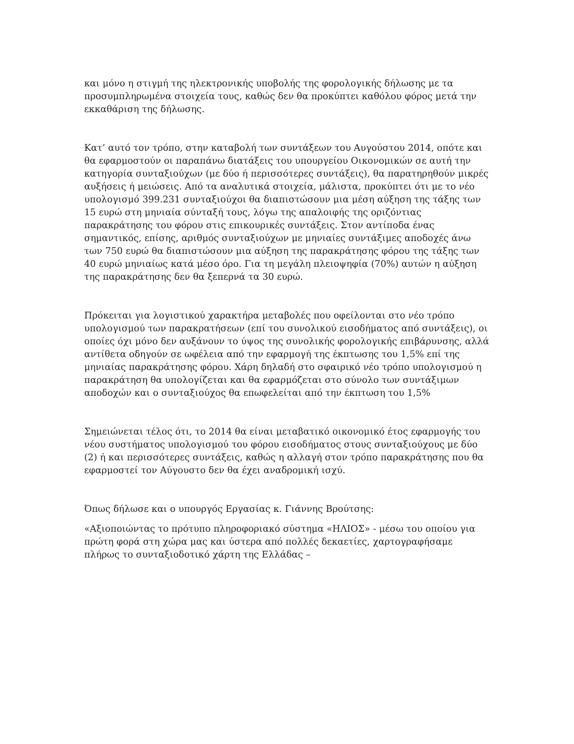και μόνο η στιγμή της ηλεκτρονικής υποβολής της φορολογικής δήλωσης με τα προσυμπληρωμένα στοιχεία τους, καθώς δεν θα προκύπτει καθόλου φόρος μετά την εκκαθάριση της δήλωσης.
Κατ’ αυτό τον τρόπο, στην καταβολή των συντάξεων του Αυγούστου 2014, οπότε και θα εφαρμοστούν οι παραπάνω διατάξεις του υπουργείου Οικονομικών σε αυτή την κατηγορία συνταξιούχων (με δύο ή περισσότερες συντάξεις), θα παρατηρηθούν μικρές αυξήσεις ή μειώσεις. Από τα αναλυτικά στοιχεία, μάλιστα, προκύπτει ότι με το νέο υπολογισμό 399.231 συνταξιούχοι θα διαπιστώσουν μια μέση αύξηση της τάξης των 15 ευρώ στη μηνιαία σύνταξή τους, λόγω της απαλοιφής της οριζόντιας παρακράτησης του φόρου στις επικουρικές συντάξεις. Στον αντίποδα ένας σημαντικός, επίσης, αριθμός συνταξιούχων με μηνιαίες συντάξιμες αποδοχές άνω των 750 ευρώ θα διαπιστώσουν μια αύξηση της παρακράτησης φόρου της τάξης των 40 ευρώ μηνιαίως κατά μέσο όρο. Για τη μεγάλη πλειοψηφία (70%) αυτών η αύξηση της παρακράτησης δεν θα ξεπερνά τα 30 ευρώ.
Πρόκειται για λογιστικού χαρακτήρα μεταβολές που οφείλονται στο νέο τρόπο υπολογισμού των παρακρατήσεων (επί του συνολικού εισοδήματος από συντάξεις), οι οποίες όχι μόνο δεν αυξάνουν το ύψος της συνολικής φορολογικής επιβάρυνσης, αλλά αντίθετα οδηγούν σε ωφέλεια από την εφαρμογή της έκπτωσης του 1,5% επί της μηνιαίας παρακράτησης φόρου. Χάρη δηλαδή στο σφαιρικό νέο τρόπο υπολογισμού η παρακράτηση θα υπολογίζεται και θα εφαρμόζεται στο σύνολο των συντάξιμων αποδοχών και ο συνταξιούχος θα επωφελείται από την έκπτωση του 1,5%
Σημειώνεται τέλος ότι, το 2014 θα είναι μεταβατικό οικονομικό έτος εφαρμογής του νέου συστήματος υπολογισμού του φόρου εισοδήματος στους συνταξιούχους με δύο (2) ή και περισσότερες συντάξεις, καθώς η αλλαγή στον τρόπο παρακράτησης που θα εφαρμοστεί τον Αύγουστο δεν θα έχει αναδρομική ισχύ.
Όπως δήλωσε και ο υπουργός Εργασίας κ. Γιάννης Βρούτσης:
«Αξιοποιώντας το πρότυπο πληροφοριακό σύστημα «ΗΛΙΟΣ» - μέσω του οποίου για πρώτη φορά στη χώρα μας και ύστερα από πολλές δεκαετίες, χαρτογραφήσαμε πλήρως το συνταξιοδοτικό χάρτη της Ελλάδας –